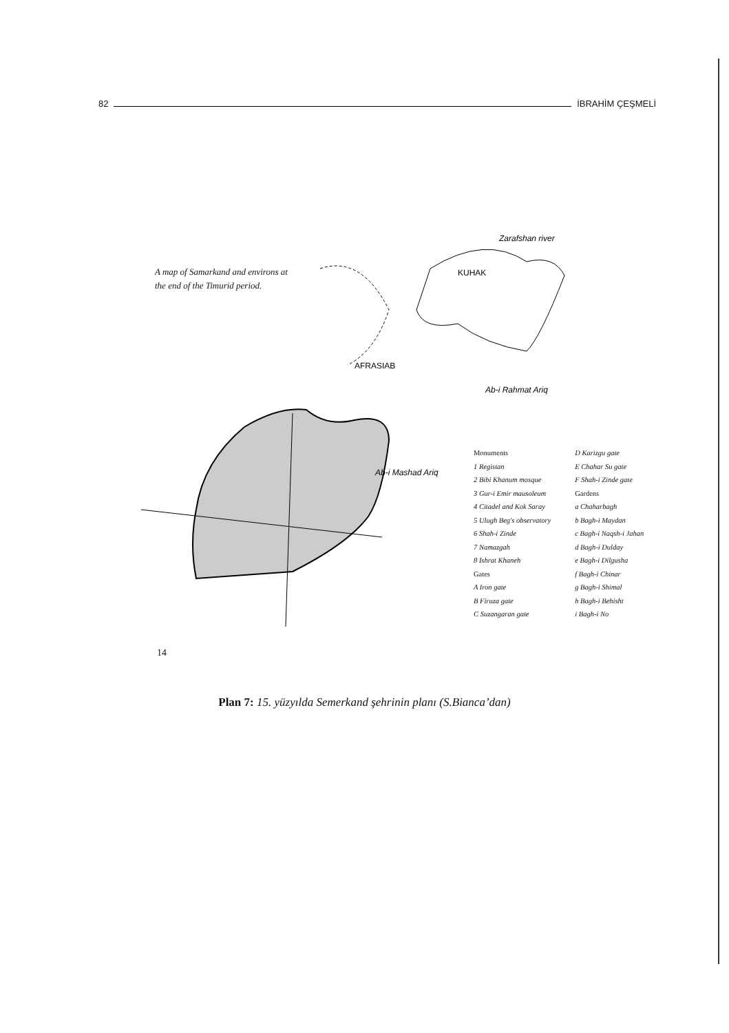82 İBRAHİM ÇEŞMELİ
AFRASIAB
KUHAK
Zarafshan river
Ab-i Rahmat Ariq
Ab-i Mashad Ariq
A map of Samarkand and environs at
the end of the Timurid period.
Monuments
1 Registan
2 Bibi Khanum mosque
3 Gur-i Emir mausoleum
4 Citadel and Kok Saray
5 Ulugh Beg's observatory
6 Shah-i Zinde
7 Namazgah
8 Ishrat Khaneh
Gates
A Iron gate
B Firuza gate
C Suzangaran gate
D Karizgu gate
E Chahar Su gate
F Shah-i Zinde gate
Gardens
a Chaharbagh
b Bagh-i Maydan
c Bagh-i Naqsh-i Jahan
d Bagh-i Dulday
e Bagh-i Dilgusha
f Bagh-i Chinar
g Bagh-i Shimal
h Bagh-i Behisht
i Bagh-i No
14
Plan 7: 15. yüzyılda Semerkand şehrinin planı (S.Bianca’dan)